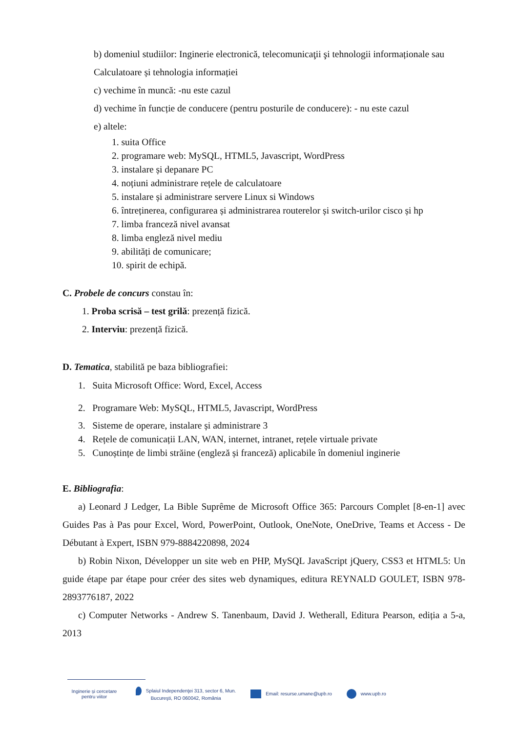b) domeniul studiilor: Inginerie electronică, telecomunicaţii şi tehnologii informaționale sau Calculatoare și tehnologia informației
c) vechime în muncă: -nu este cazul
d) vechime în funcție de conducere (pentru posturile de conducere): - nu este cazul
e) altele:
1. suita Office
2. programare web: MySQL, HTML5, Javascript, WordPress
3. instalare și depanare PC
4. noțiuni administrare rețele de calculatoare
5. instalare și administrare servere Linux si Windows
6. întreținerea, configurarea și administrarea routerelor și switch-urilor cisco și hp
7. limba franceză nivel avansat
8. limba engleză nivel mediu
9. abilități de comunicare;
10. spirit de echipă.
C. Probele de concurs constau în:
1. Proba scrisă – test grilă: prezență fizică.
2. Interviu: prezență fizică.
D. Tematica, stabilită pe baza bibliografiei:
1. Suita Microsoft Office: Word, Excel, Access
2. Programare Web: MySQL, HTML5, Javascript, WordPress
3. Sisteme de operare, instalare și administrare 3
4. Rețele de comunicații LAN, WAN, internet, intranet, rețele virtuale private
5. Cunoștințe de limbi străine (engleză și franceză) aplicabile în domeniul inginerie
E. Bibliografia:
a) Leonard J Ledger, La Bible Suprême de Microsoft Office 365: Parcours Complet [8-en-1] avec Guides Pas à Pas pour Excel, Word, PowerPoint, Outlook, OneNote, OneDrive, Teams et Access - De Débutant à Expert, ISBN 979-8884220898, 2024
b) Robin Nixon, Développer un site web en PHP, MySQL JavaScript jQuery, CSS3 et HTML5: Un guide étape par étape pour créer des sites web dynamiques, editura REYNALD GOULET, ISBN 978-2893776187, 2022
c) Computer Networks - Andrew S. Tanenbaum, David J. Wetherall, Editura Pearson, ediția a 5-a, 2013
Inginerie și cercetare
pentru viitor
Splaiul Independenţei 313, sector 6, Mun.
Bucureşti, RO 060042, România
Email: resurse.umane@upb.ro www.upb.ro